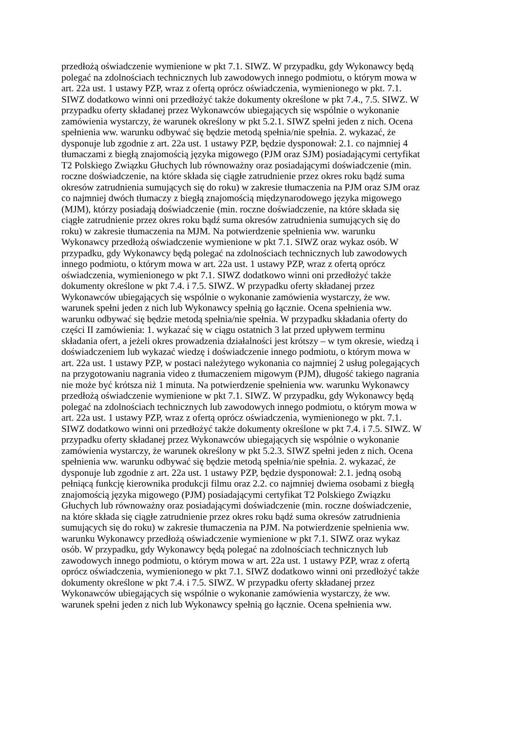przedłożą oświadczenie wymienione w pkt 7.1. SIWZ. W przypadku, gdy Wykonawcy będą
polegać na zdolnościach technicznych lub zawodowych innego podmiotu, o którym mowa w
art. 22a ust. 1 ustawy PZP, wraz z ofertą oprócz oświadczenia, wymienionego w pkt. 7.1.
SIWZ dodatkowo winni oni przedłożyć także dokumenty określone w pkt 7.4., 7.5. SIWZ. W
przypadku oferty składanej przez Wykonawców ubiegających się wspólnie o wykonanie
zamówienia wystarczy, że warunek określony w pkt 5.2.1. SIWZ spełni jeden z nich. Ocena
spełnienia ww. warunku odbywać się będzie metodą spełnia/nie spełnia. 2. wykazać, że
dysponuje lub zgodnie z art. 22a ust. 1 ustawy PZP, będzie dysponował: 2.1. co najmniej 4
tłumaczami z biegłą znajomością języka migowego (PJM oraz SJM) posiadającymi certyfikat
T2 Polskiego Związku Głuchych lub równoważny oraz posiadającymi doświadczenie (min.
roczne doświadczenie, na które składa się ciągłe zatrudnienie przez okres roku bądź suma
okresów zatrudnienia sumujących się do roku) w zakresie tłumaczenia na PJM oraz SJM oraz
co najmniej dwóch tłumaczy z biegłą znajomością międzynarodowego języka migowego
(MJM), którzy posiadają doświadczenie (min. roczne doświadczenie, na które składa się
ciągłe zatrudnienie przez okres roku bądź suma okresów zatrudnienia sumujących się do
roku) w zakresie tłumaczenia na MJM. Na potwierdzenie spełnienia ww. warunku
Wykonawcy przedłożą oświadczenie wymienione w pkt 7.1. SIWZ oraz wykaz osób. W
przypadku, gdy Wykonawcy będą polegać na zdolnościach technicznych lub zawodowych
innego podmiotu, o którym mowa w art. 22a ust. 1 ustawy PZP, wraz z ofertą oprócz
oświadczenia, wymienionego w pkt 7.1. SIWZ dodatkowo winni oni przedłożyć także
dokumenty określone w pkt 7.4. i 7.5. SIWZ. W przypadku oferty składanej przez
Wykonawców ubiegających się wspólnie o wykonanie zamówienia wystarczy, że ww.
warunek spełni jeden z nich lub Wykonawcy spełnią go łącznie. Ocena spełnienia ww.
warunku odbywać się będzie metodą spełnia/nie spełnia. W przypadku składania oferty do
części II zamówienia: 1. wykazać się w ciągu ostatnich 3 lat przed upływem terminu
składania ofert, a jeżeli okres prowadzenia działalności jest krótszy – w tym okresie, wiedzą i
doświadczeniem lub wykazać wiedzę i doświadczenie innego podmiotu, o którym mowa w
art. 22a ust. 1 ustawy PZP, w postaci należytego wykonania co najmniej 2 usług polegających
na przygotowaniu nagrania video z tłumaczeniem migowym (PJM), długość takiego nagrania
nie może być krótsza niż 1 minuta. Na potwierdzenie spełnienia ww. warunku Wykonawcy
przedłożą oświadczenie wymienione w pkt 7.1. SIWZ. W przypadku, gdy Wykonawcy będą
polegać na zdolnościach technicznych lub zawodowych innego podmiotu, o którym mowa w
art. 22a ust. 1 ustawy PZP, wraz z ofertą oprócz oświadczenia, wymienionego w pkt. 7.1.
SIWZ dodatkowo winni oni przedłożyć także dokumenty określone w pkt 7.4. i 7.5. SIWZ. W
przypadku oferty składanej przez Wykonawców ubiegających się wspólnie o wykonanie
zamówienia wystarczy, że warunek określony w pkt 5.2.3. SIWZ spełni jeden z nich. Ocena
spełnienia ww. warunku odbywać się będzie metodą spełnia/nie spełnia. 2. wykazać, że
dysponuje lub zgodnie z art. 22a ust. 1 ustawy PZP, będzie dysponował: 2.1. jedną osobą
pełniącą funkcję kierownika produkcji filmu oraz 2.2. co najmniej dwiema osobami z biegłą
znajomością języka migowego (PJM) posiadającymi certyfikat T2 Polskiego Związku
Głuchych lub równoważny oraz posiadającymi doświadczenie (min. roczne doświadczenie,
na które składa się ciągłe zatrudnienie przez okres roku bądź suma okresów zatrudnienia
sumujących się do roku) w zakresie tłumaczenia na PJM. Na potwierdzenie spełnienia ww.
warunku Wykonawcy przedłożą oświadczenie wymienione w pkt 7.1. SIWZ oraz wykaz
osób. W przypadku, gdy Wykonawcy będą polegać na zdolnościach technicznych lub
zawodowych innego podmiotu, o którym mowa w art. 22a ust. 1 ustawy PZP, wraz z ofertą
oprócz oświadczenia, wymienionego w pkt 7.1. SIWZ dodatkowo winni oni przedłożyć także
dokumenty określone w pkt 7.4. i 7.5. SIWZ. W przypadku oferty składanej przez
Wykonawców ubiegających się wspólnie o wykonanie zamówienia wystarczy, że ww.
warunek spełni jeden z nich lub Wykonawcy spełnią go łącznie. Ocena spełnienia ww.